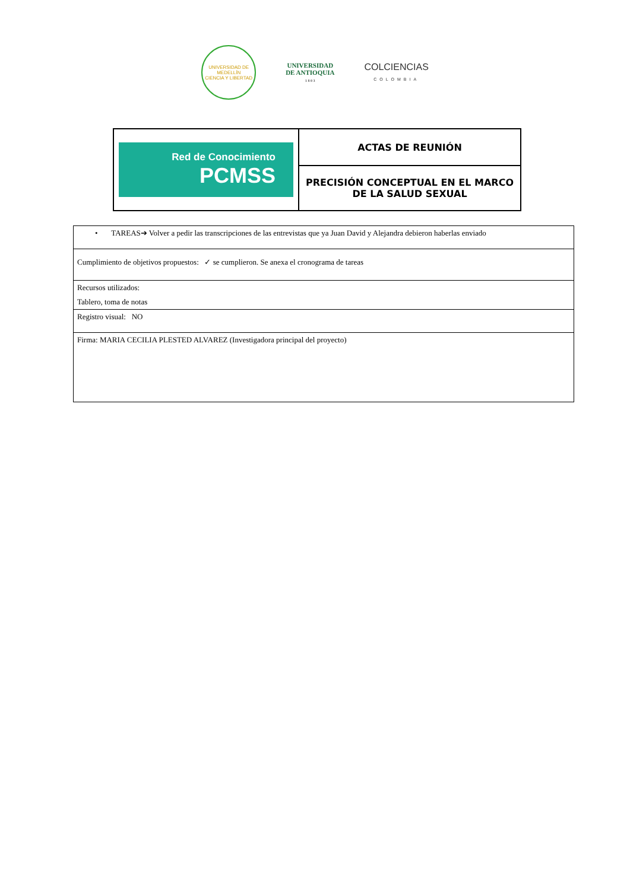UNIVERSIDAD DE MEDELLÍN
CIENCIA Y LIBERTAD
UNIVERSIDAD
DE ANTIOQUIA
1 8 0 3
COLCIENCIAS
COLOMBIA
| Red de Conocimiento PCMSS | ACTAS DE REUNIÓN |
| | PRECISIÓN CONCEPTUAL EN EL MARCO DE LA SALUD SEXUAL |
| • TAREAS➔ Volver a pedir las transcripciones de las entrevistas que ya Juan David y Alejandra debieron haberlas enviado |
| Cumplimiento de objetivos propuestos: ✓ se cumplieron. Se anexa el cronograma de tareas |
| Recursos utilizados: Tablero, toma de notas |
| Registro visual: NO |
| Firma: MARIA CECILIA PLESTED ALVAREZ (Investigadora principal del proyecto) |